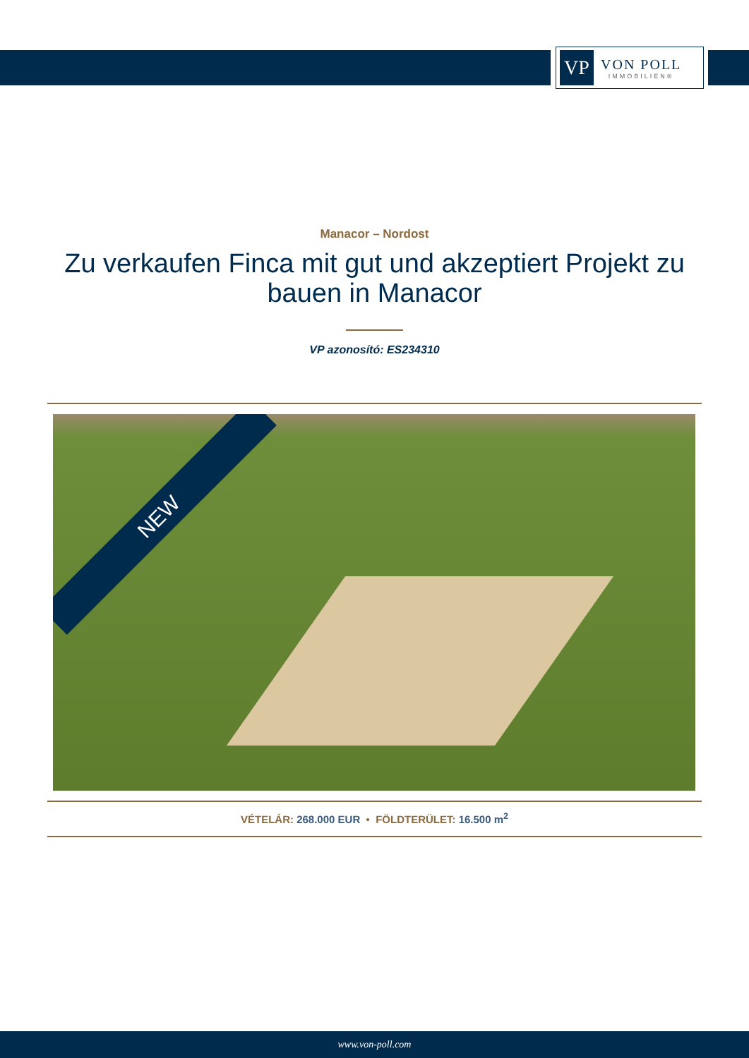VP
VON POLL
IMMOBILIEN®
Manacor – Nordost
Zu verkaufen Finca mit gut und akzeptiert Projekt zu bauen in Manacor
VP azonosító: ES234310
NEW
VÉTELÁR: 268.000 EUR • FÖLDTERÜLET: 16.500 m<sup>2</sup>
www.von-poll.com